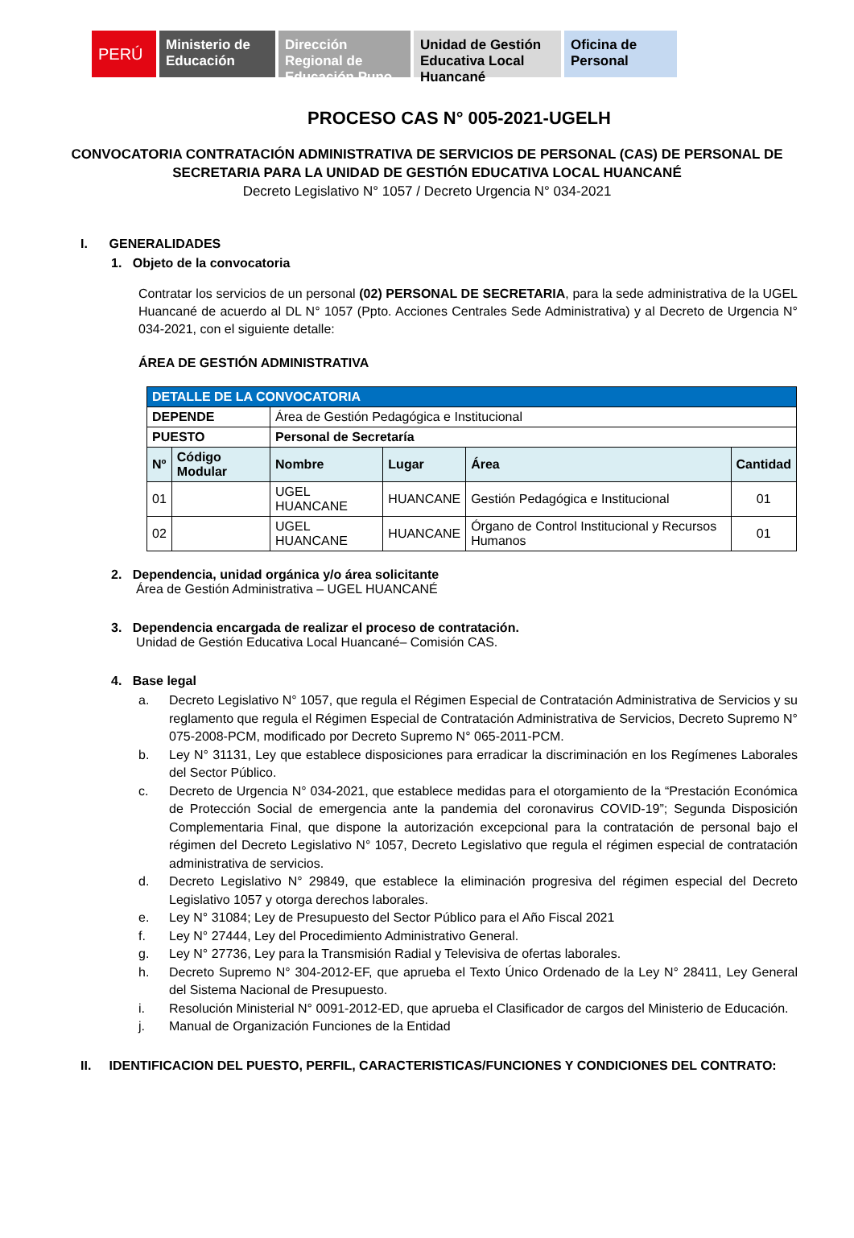PERÚ
Ministerio de Educación
Dirección Regional de Educación Puno
Unidad de Gestión Educativa Local Huancané
Oficina de Personal
PROCESO CAS N° 005-2021-UGELH
CONVOCATORIA CONTRATACIÓN ADMINISTRATIVA DE SERVICIOS DE PERSONAL (CAS) DE PERSONAL DE
SECRETARIA PARA LA UNIDAD DE GESTIÓN EDUCATIVA LOCAL HUANCANÉ
Decreto Legislativo N° 1057 / Decreto Urgencia N° 034-2021
I. GENERALIDADES
1. Objeto de la convocatoria
Contratar los servicios de un personal (02) PERSONAL DE SECRETARIA, para la sede administrativa de la UGEL Huancané de acuerdo al DL N° 1057 (Ppto. Acciones Centrales Sede Administrativa) y al Decreto de Urgencia N° 034-2021, con el siguiente detalle:
ÁREA DE GESTIÓN ADMINISTRATIVA
| DETALLE DE LA CONVOCATORIA | | | | | |
| --- | --- | --- | --- | --- | --- |
| DEPENDE | | Área de Gestión Pedagógica e Institucional | | | |
| PUESTO | | Personal de Secretaría | | | |
| Nº | Código Modular | Nombre | Lugar | Área | Cantidad |
| 01 | | UGEL HUANCANE | HUANCANE | Gestión Pedagógica e Institucional | 01 |
| 02 | | UGEL HUANCANE | HUANCANE | Órgano de Control Institucional y Recursos Humanos | 01 |
2. Dependencia, unidad orgánica y/o área solicitante
Área de Gestión Administrativa – UGEL HUANCANÉ
3. Dependencia encargada de realizar el proceso de contratación.
Unidad de Gestión Educativa Local Huancané– Comisión CAS.
4. Base legal
a. Decreto Legislativo N° 1057, que regula el Régimen Especial de Contratación Administrativa de Servicios y su reglamento que regula el Régimen Especial de Contratación Administrativa de Servicios, Decreto Supremo N° 075-2008-PCM, modificado por Decreto Supremo N° 065-2011-PCM.
b. Ley N° 31131, Ley que establece disposiciones para erradicar la discriminación en los Regímenes Laborales del Sector Público.
c. Decreto de Urgencia N° 034-2021, que establece medidas para el otorgamiento de la “Prestación Económica de Protección Social de emergencia ante la pandemia del coronavirus COVID-19”; Segunda Disposición Complementaria Final, que dispone la autorización excepcional para la contratación de personal bajo el régimen del Decreto Legislativo N° 1057, Decreto Legislativo que regula el régimen especial de contratación administrativa de servicios.
d. Decreto Legislativo N° 29849, que establece la eliminación progresiva del régimen especial del Decreto Legislativo 1057 y otorga derechos laborales.
e. Ley N° 31084; Ley de Presupuesto del Sector Público para el Año Fiscal 2021
f. Ley N° 27444, Ley del Procedimiento Administrativo General.
g. Ley N° 27736, Ley para la Transmisión Radial y Televisiva de ofertas laborales.
h. Decreto Supremo N° 304-2012-EF, que aprueba el Texto Único Ordenado de la Ley N° 28411, Ley General del Sistema Nacional de Presupuesto.
i. Resolución Ministerial N° 0091-2012-ED, que aprueba el Clasificador de cargos del Ministerio de Educación.
j. Manual de Organización Funciones de la Entidad
II. IDENTIFICACION DEL PUESTO, PERFIL, CARACTERISTICAS/FUNCIONES Y CONDICIONES DEL CONTRATO: